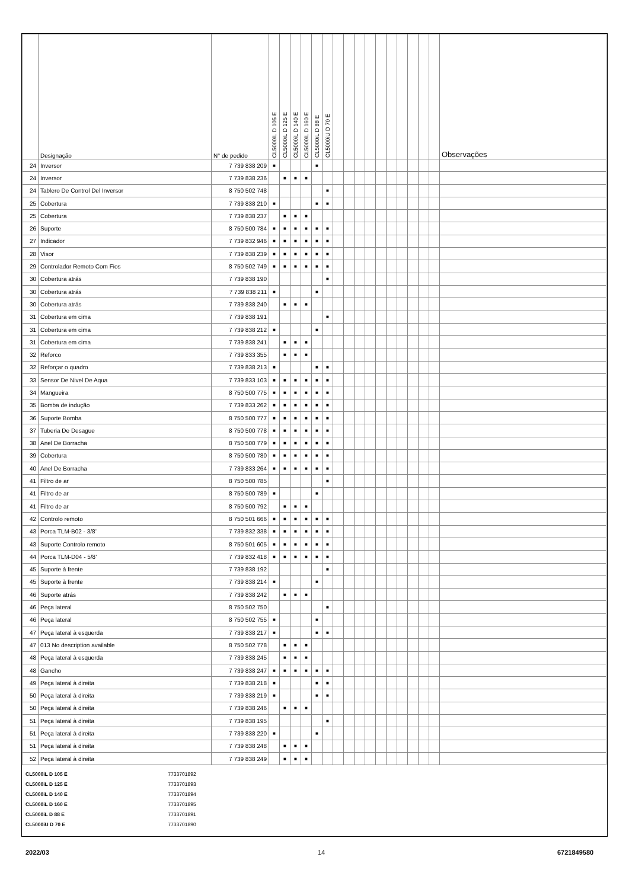| | Designação | N° de pedido | CL5000iL D 105 E | CL5000iL D 125 E | CL5000iL D 140 E | CL5000iL D 160 E | CL5000iL D 88 E | CL5000iU D 70 E | | | | | | | | | | | Observações |
| --- | --- | --- | --- | --- | --- | --- | --- | --- | --- | --- | --- | --- | --- | --- | --- | --- | --- | --- | --- |
| 24 | Inversor | 7 739 838 209 | ■ | | | | ■ | | | | | | | | | | | | |
| 24 | Inversor | 7 739 838 236 | | ■ | ■ | ■ | | | | | | | | | | | | | |
| 24 | Tablero De Control Del Inversor | 8 750 502 748 | | | | | | ■ | | | | | | | | | | | |
| 25 | Cobertura | 7 739 838 210 | ■ | | | | ■ | ■ | | | | | | | | | | | |
| 25 | Cobertura | 7 739 838 237 | | ■ | ■ | ■ | | | | | | | | | | | | | |
| 26 | Suporte | 8 750 500 784 | ■ | ■ | ■ | ■ | ■ | ■ | | | | | | | | | | | |
| 27 | Indicador | 7 739 832 946 | ■ | ■ | ■ | ■ | ■ | ■ | | | | | | | | | | | |
| 28 | Visor | 7 739 838 239 | ■ | ■ | ■ | ■ | ■ | ■ | | | | | | | | | | | |
| 29 | Controlador Remoto Com Fios | 8 750 502 749 | ■ | ■ | ■ | ■ | ■ | ■ | | | | | | | | | | | |
| 30 | Cobertura atrás | 7 739 838 190 | | | | | | ■ | | | | | | | | | | | |
| 30 | Cobertura atrás | 7 739 838 211 | ■ | | | | ■ | | | | | | | | | | | | |
| 30 | Cobertura atrás | 7 739 838 240 | | ■ | ■ | ■ | | | | | | | | | | | | | |
| 31 | Cobertura em cima | 7 739 838 191 | | | | | | ■ | | | | | | | | | | | |
| 31 | Cobertura em cima | 7 739 838 212 | ■ | | | | ■ | | | | | | | | | | | | |
| 31 | Cobertura em cima | 7 739 838 241 | | ■ | ■ | ■ | | | | | | | | | | | | | |
| 32 | Reforco | 7 739 833 355 | | ■ | ■ | ■ | | | | | | | | | | | | | |
| 32 | Reforçar o quadro | 7 739 838 213 | ■ | | | | ■ | ■ | | | | | | | | | | | |
| 33 | Sensor De Nivel De Aqua | 7 739 833 103 | ■ | ■ | ■ | ■ | ■ | ■ | | | | | | | | | | | |
| 34 | Mangueira | 8 750 500 775 | ■ | ■ | ■ | ■ | ■ | ■ | | | | | | | | | | | |
| 35 | Bomba de indução | 7 739 833 262 | ■ | ■ | ■ | ■ | ■ | ■ | | | | | | | | | | | |
| 36 | Suporte Bomba | 8 750 500 777 | ■ | ■ | ■ | ■ | ■ | ■ | | | | | | | | | | | |
| 37 | Tuberia De Desague | 8 750 500 778 | ■ | ■ | ■ | ■ | ■ | ■ | | | | | | | | | | | |
| 38 | Anel De Borracha | 8 750 500 779 | ■ | ■ | ■ | ■ | ■ | ■ | | | | | | | | | | | |
| 39 | Cobertura | 8 750 500 780 | ■ | ■ | ■ | ■ | ■ | ■ | | | | | | | | | | | |
| 40 | Anel De Borracha | 7 739 833 264 | ■ | ■ | ■ | ■ | ■ | ■ | | | | | | | | | | | |
| 41 | Filtro de ar | 8 750 500 785 | | | | | | ■ | | | | | | | | | | | |
| 41 | Filtro de ar | 8 750 500 789 | ■ | | | | ■ | | | | | | | | | | | | |
| 41 | Filtro de ar | 8 750 500 792 | | ■ | ■ | ■ | | | | | | | | | | | | | |
| 42 | Controlo remoto | 8 750 501 666 | ■ | ■ | ■ | ■ | ■ | ■ | | | | | | | | | | | |
| 43 | Porca TLM-B02 - 3/8’ | 7 739 832 338 | ■ | ■ | ■ | ■ | ■ | ■ | | | | | | | | | | | |
| 43 | Suporte Controlo remoto | 8 750 501 605 | ■ | ■ | ■ | ■ | ■ | ■ | | | | | | | | | | | |
| 44 | Porca TLM-D04 - 5/8’ | 7 739 832 418 | ■ | ■ | ■ | ■ | ■ | ■ | | | | | | | | | | | |
| 45 | Suporte à frente | 7 739 838 192 | | | | | | ■ | | | | | | | | | | | |
| 45 | Suporte à frente | 7 739 838 214 | ■ | | | | ■ | | | | | | | | | | | | |
| 46 | Suporte atrás | 7 739 838 242 | | ■ | ■ | ■ | | | | | | | | | | | | | |
| 46 | Peça lateral | 8 750 502 750 | | | | | | ■ | | | | | | | | | | | |
| 46 | Peça lateral | 8 750 502 755 | ■ | | | | ■ | | | | | | | | | | | | |
| 47 | Peça lateral à esquerda | 7 739 838 217 | ■ | | | | ■ | ■ | | | | | | | | | | | |
| 47 | 013 No description available | 8 750 502 778 | | ■ | ■ | ■ | | | | | | | | | | | | | |
| 48 | Peça lateral à esquerda | 7 739 838 245 | | ■ | ■ | ■ | | | | | | | | | | | | | |
| 48 | Gancho | 7 739 838 247 | ■ | ■ | ■ | ■ | ■ | ■ | | | | | | | | | | | |
| 49 | Peça lateral à direita | 7 739 838 218 | ■ | | | | ■ | ■ | | | | | | | | | | | |
| 50 | Peça lateral à direita | 7 739 838 219 | ■ | | | | ■ | ■ | | | | | | | | | | | |
| 50 | Peça lateral à direita | 7 739 838 246 | | ■ | ■ | ■ | | | | | | | | | | | | | |
| 51 | Peça lateral à direita | 7 739 838 195 | | | | | | ■ | | | | | | | | | | | |
| 51 | Peça lateral à direita | 7 739 838 220 | ■ | | | | ■ | | | | | | | | | | | | |
| 51 | Peça lateral à direita | 7 739 838 248 | | ■ | ■ | ■ | | | | | | | | | | | | | |
| 52 | Peça lateral à direita | 7 739 838 249 | | ■ | ■ | ■ | | | | | | | | | | | | | |
CL5000iL D 105 E 7733701892
CL5000iL D 125 E 7733701893
CL5000iL D 140 E 7733701894
CL5000iL D 160 E 7733701895
CL5000iL D 88 E 7733701891
CL5000iU D 70 E 7733701890
2022/03 14 6721849580